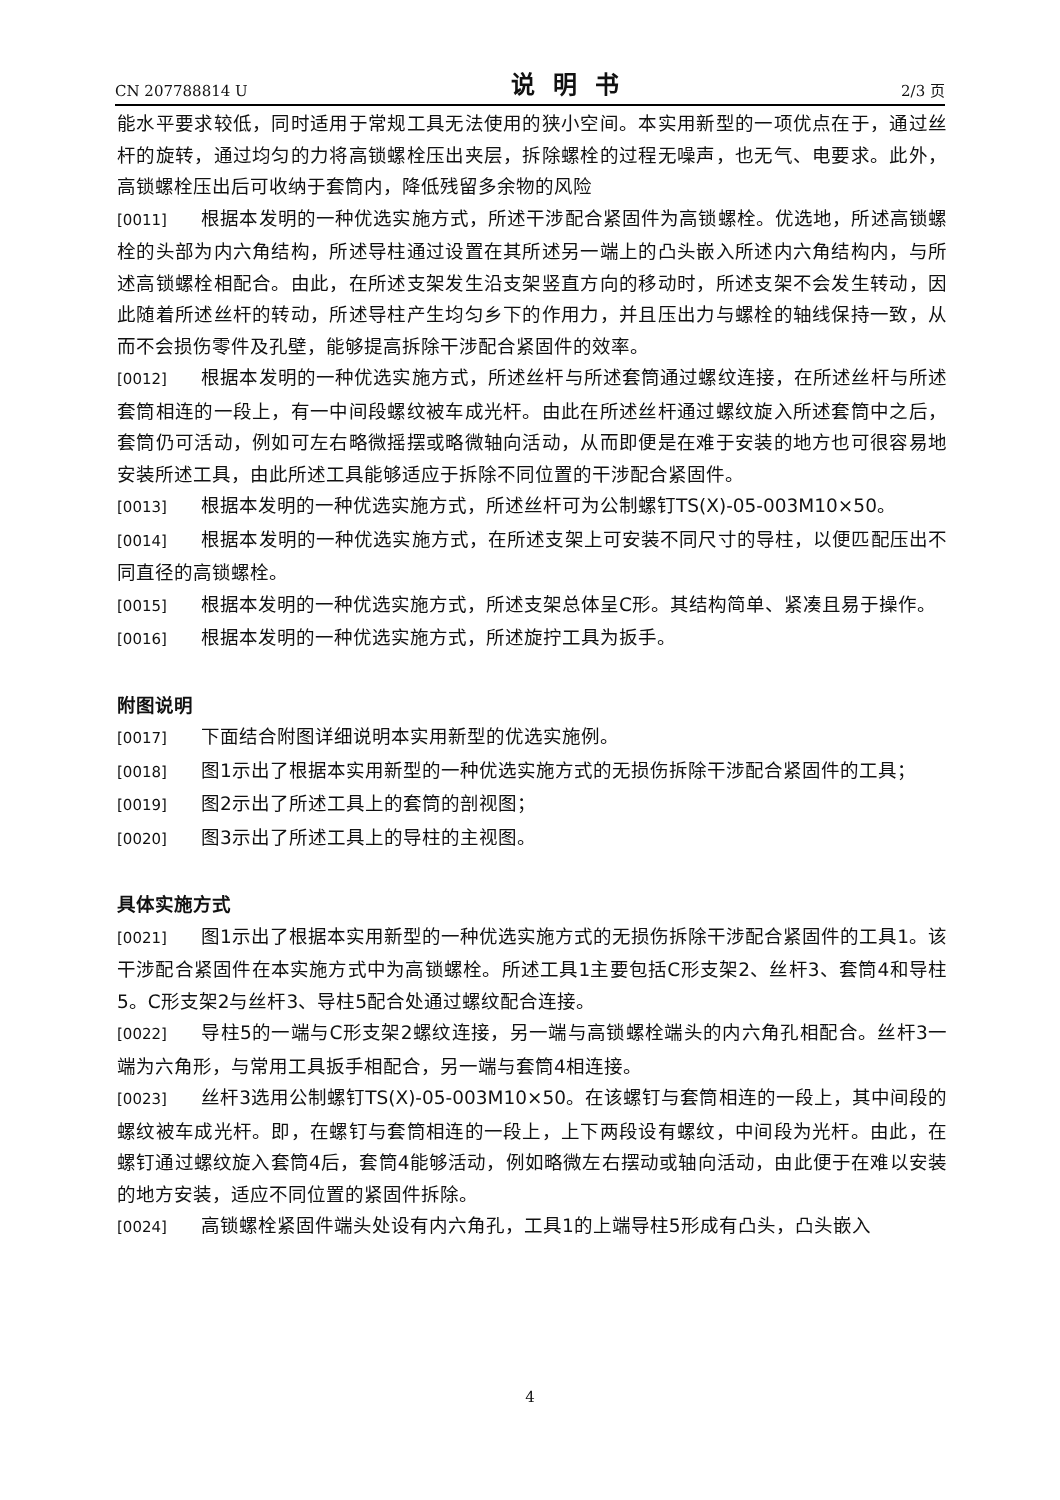CN 207788814 U 说明书 2/3 页
能水平要求较低，同时适用于常规工具无法使用的狭小空间。本实用新型的一项优点在于，通过丝杆的旋转，通过均匀的力将高锁螺栓压出夹层，拆除螺栓的过程无噪声，也无气、电要求。此外，高锁螺栓压出后可收纳于套筒内，降低残留多余物的风险
[0011] 根据本发明的一种优选实施方式，所述干涉配合紧固件为高锁螺栓。优选地，所述高锁螺栓的头部为内六角结构，所述导柱通过设置在其所述另一端上的凸头嵌入所述内六角结构内，与所述高锁螺栓相配合。由此，在所述支架发生沿支架竖直方向的移动时，所述支架不会发生转动，因此随着所述丝杆的转动，所述导柱产生均匀乡下的作用力，并且压出力与螺栓的轴线保持一致，从而不会损伤零件及孔壁，能够提高拆除干涉配合紧固件的效率。
[0012] 根据本发明的一种优选实施方式，所述丝杆与所述套筒通过螺纹连接，在所述丝杆与所述套筒相连的一段上，有一中间段螺纹被车成光杆。由此在所述丝杆通过螺纹旋入所述套筒中之后，套筒仍可活动，例如可左右略微摇摆或略微轴向活动，从而即便是在难于安装的地方也可很容易地安装所述工具，由此所述工具能够适应于拆除不同位置的干涉配合紧固件。
[0013] 根据本发明的一种优选实施方式，所述丝杆可为公制螺钉TS(X)-05-003M10×50。
[0014] 根据本发明的一种优选实施方式，在所述支架上可安装不同尺寸的导柱，以便匹配压出不同直径的高锁螺栓。
[0015] 根据本发明的一种优选实施方式，所述支架总体呈C形。其结构简单、紧凑且易于操作。
[0016] 根据本发明的一种优选实施方式，所述旋拧工具为扳手。
附图说明
[0017] 下面结合附图详细说明本实用新型的优选实施例。
[0018] 图1示出了根据本实用新型的一种优选实施方式的无损伤拆除干涉配合紧固件的工具；
[0019] 图2示出了所述工具上的套筒的剖视图；
[0020] 图3示出了所述工具上的导柱的主视图。
具体实施方式
[0021] 图1示出了根据本实用新型的一种优选实施方式的无损伤拆除干涉配合紧固件的工具1。该干涉配合紧固件在本实施方式中为高锁螺栓。所述工具1主要包括C形支架2、丝杆3、套筒4和导柱5。C形支架2与丝杆3、导柱5配合处通过螺纹配合连接。
[0022] 导柱5的一端与C形支架2螺纹连接，另一端与高锁螺栓端头的内六角孔相配合。丝杆3一端为六角形，与常用工具扳手相配合，另一端与套筒4相连接。
[0023] 丝杆3选用公制螺钉TS(X)-05-003M10×50。在该螺钉与套筒相连的一段上，其中间段的螺纹被车成光杆。即，在螺钉与套筒相连的一段上，上下两段设有螺纹，中间段为光杆。由此，在螺钉通过螺纹旋入套筒4后，套筒4能够活动，例如略微左右摆动或轴向活动，由此便于在难以安装的地方安装，适应不同位置的紧固件拆除。
[0024] 高锁螺栓紧固件端头处设有内六角孔，工具1的上端导柱5形成有凸头，凸头嵌入
4